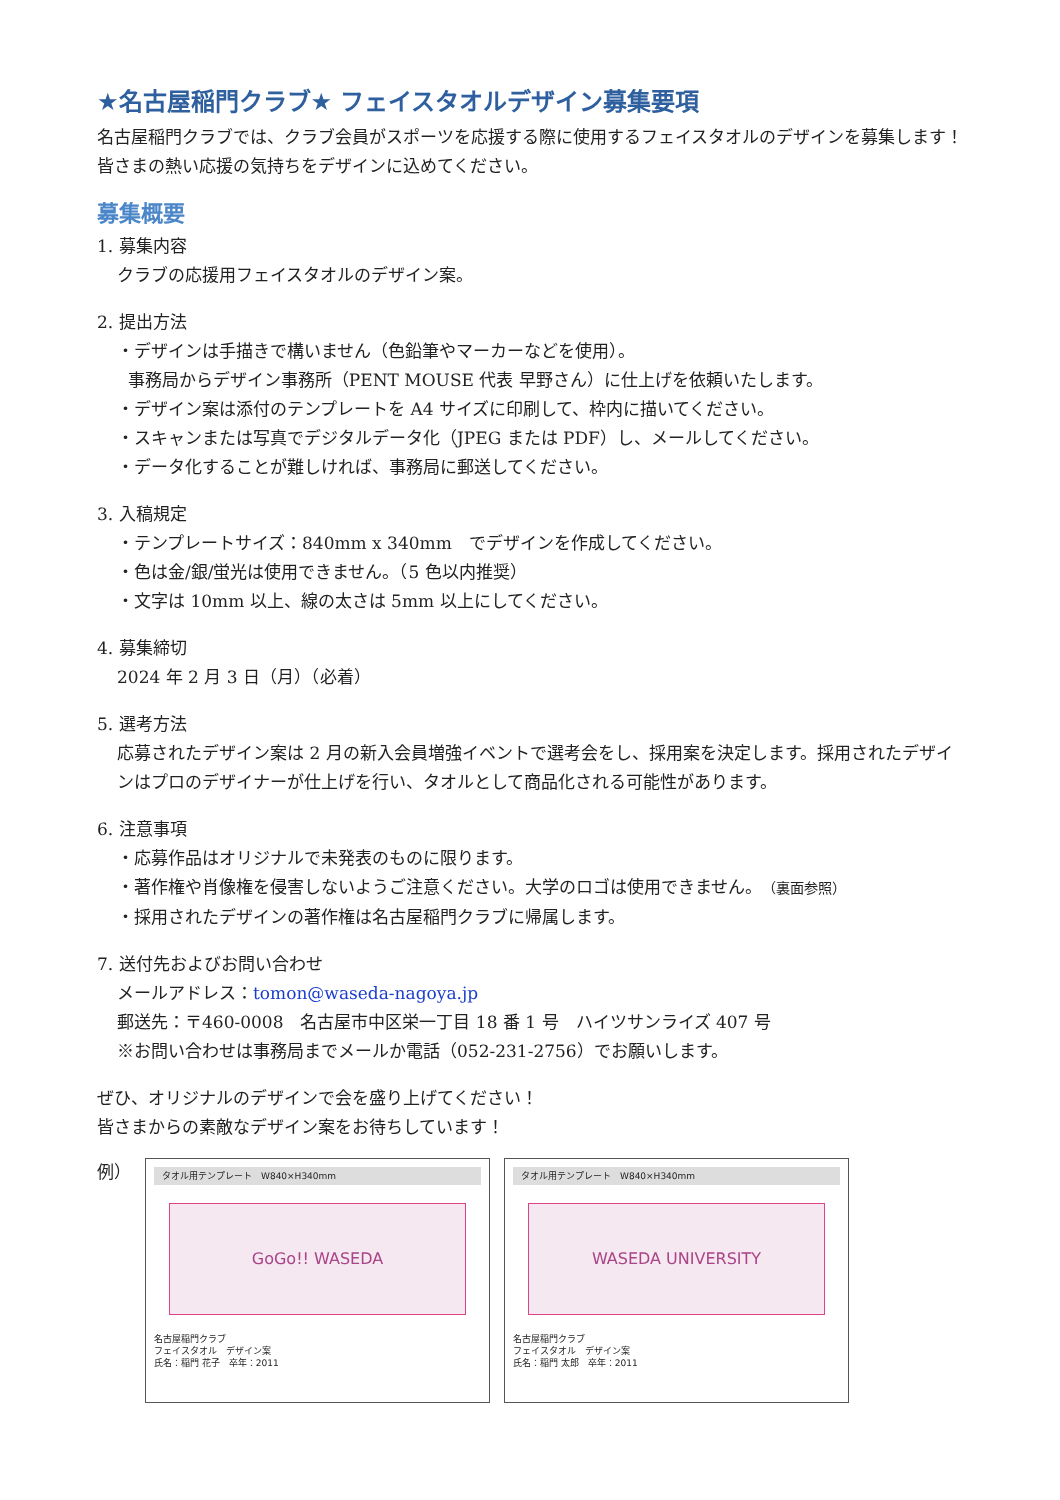★名古屋稲門クラブ★ フェイスタオルデザイン募集要項
名古屋稲門クラブでは、クラブ会員がスポーツを応援する際に使用するフェイスタオルのデザインを募集します！皆さまの熱い応援の気持ちをデザインに込めてください。
募集概要
1. 募集内容
クラブの応援用フェイスタオルのデザイン案。
2. 提出方法
・デザインは手描きで構いません（色鉛筆やマーカーなどを使用）。
事務局からデザイン事務所（PENT MOUSE 代表 早野さん）に仕上げを依頼いたします。
・デザイン案は添付のテンプレートを A4 サイズに印刷して、枠内に描いてください。
・スキャンまたは写真でデジタルデータ化（JPEG または PDF）し、メールしてください。
・データ化することが難しければ、事務局に郵送してください。
3. 入稿規定
・テンプレートサイズ：840mm x 340mm　でデザインを作成してください。
・色は金/銀/蛍光は使用できません。（5 色以内推奨）
・文字は 10mm 以上、線の太さは 5mm 以上にしてください。
4. 募集締切
2024 年 2 月 3 日（月）（必着）
5. 選考方法
応募されたデザイン案は 2 月の新入会員増強イベントで選考会をし、採用案を決定します。採用されたデザインはプロのデザイナーが仕上げを行い、タオルとして商品化される可能性があります。
6. 注意事項
・応募作品はオリジナルで未発表のものに限ります。
・著作権や肖像権を侵害しないようご注意ください。大学のロゴは使用できません。（裏面参照）
・採用されたデザインの著作権は名古屋稲門クラブに帰属します。
7. 送付先およびお問い合わせ
メールアドレス：tomon@waseda-nagoya.jp
郵送先：〒460-0008　名古屋市中区栄一丁目 18 番 1 号　ハイツサンライズ 407 号
※お問い合わせは事務局までメールか電話（052-231-2756）でお願いします。
ぜひ、オリジナルのデザインで会を盛り上げてください！
皆さまからの素敵なデザイン案をお待ちしています！
例）
タオル用テンプレート　W840×H340mm
GoGo!! WASEDA
名古屋稲門クラブ
フェイスタオル　デザイン案
氏名：稲門 花子　卒年：2011
タオル用テンプレート　W840×H340mm
WASEDA UNIVERSITY
名古屋稲門クラブ
フェイスタオル　デザイン案
氏名：稲門 太郎　卒年：2011